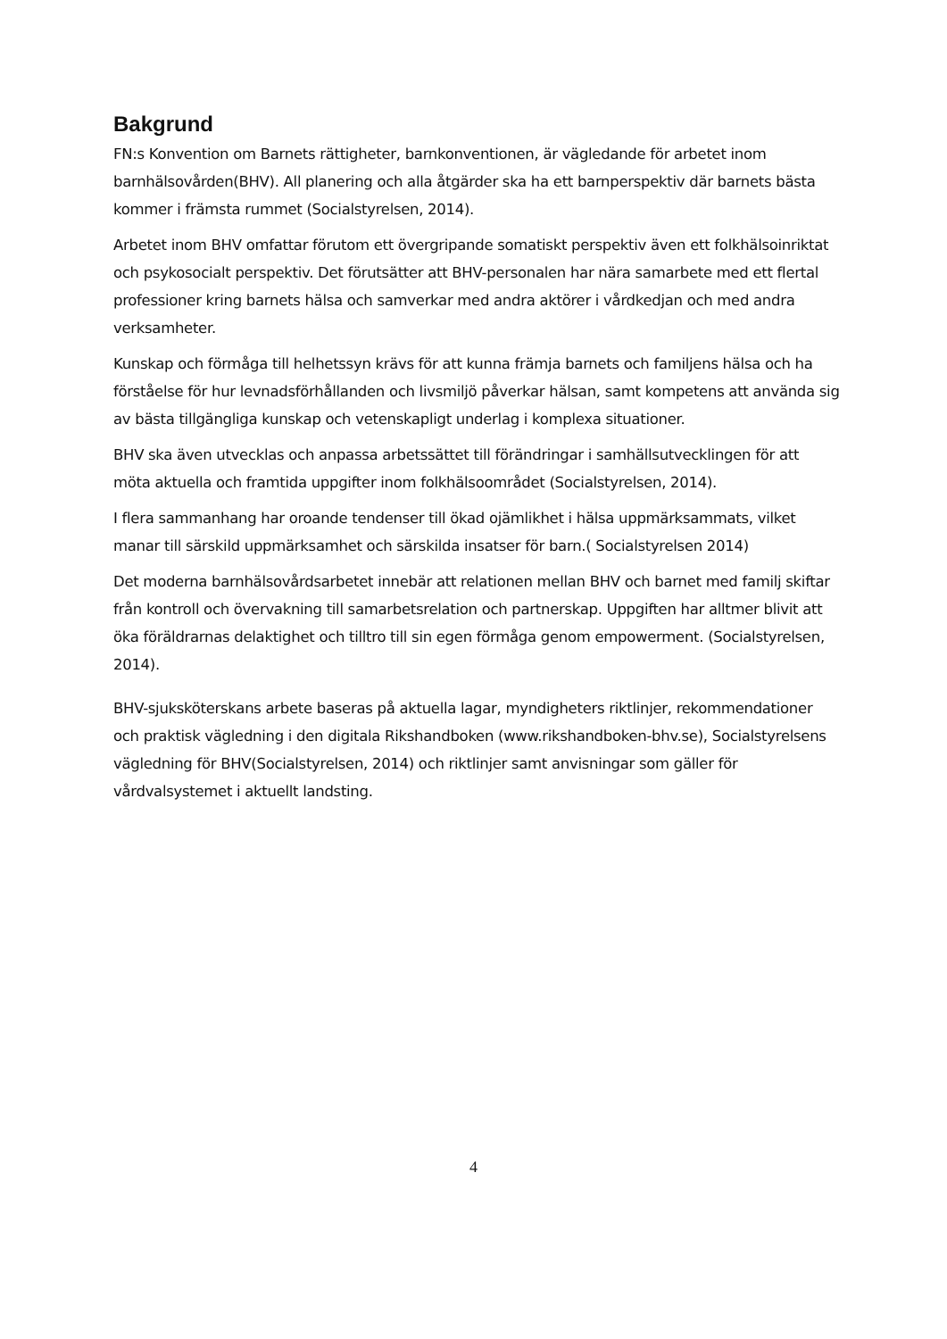Bakgrund
FN:s Konvention om Barnets rättigheter, barnkonventionen, är vägledande för arbetet inom barnhälsovården(BHV). All planering och alla åtgärder ska ha ett barnperspektiv där barnets bästa kommer i främsta rummet (Socialstyrelsen, 2014).
Arbetet inom BHV omfattar förutom ett övergripande somatiskt perspektiv även ett folkhälsoinriktat och psykosocialt perspektiv. Det förutsätter att BHV-personalen har nära samarbete med ett flertal professioner kring barnets hälsa och samverkar med andra aktörer i vårdkedjan och med andra verksamheter.
Kunskap och förmåga till helhetssyn krävs för att kunna främja barnets och familjens hälsa och ha förståelse för hur levnadsförhållanden och livsmiljö påverkar hälsan, samt kompetens att använda sig av bästa tillgängliga kunskap och vetenskapligt underlag i komplexa situationer.
BHV ska även utvecklas och anpassa arbetssättet till förändringar i samhällsutvecklingen för att möta aktuella och framtida uppgifter inom folkhälsoområdet (Socialstyrelsen, 2014).
I flera sammanhang har oroande tendenser till ökad ojämlikhet i hälsa uppmärksammats, vilket manar till särskild uppmärksamhet och särskilda insatser för barn.( Socialstyrelsen 2014)
Det moderna barnhälsovårdsarbetet innebär att relationen mellan BHV och barnet med familj skiftar från kontroll och övervakning till samarbetsrelation och partnerskap. Uppgiften har alltmer blivit att öka föräldrarnas delaktighet och tilltro till sin egen förmåga genom empowerment. (Socialstyrelsen, 2014).
BHV-sjuksköterskans arbete baseras på aktuella lagar, myndigheters riktlinjer, rekommendationer och praktisk vägledning i den digitala Rikshandboken (www.rikshandboken-bhv.se), Socialstyrelsens vägledning för BHV(Socialstyrelsen, 2014) och riktlinjer samt anvisningar som gäller för vårdvalsystemet i aktuellt landsting.
4